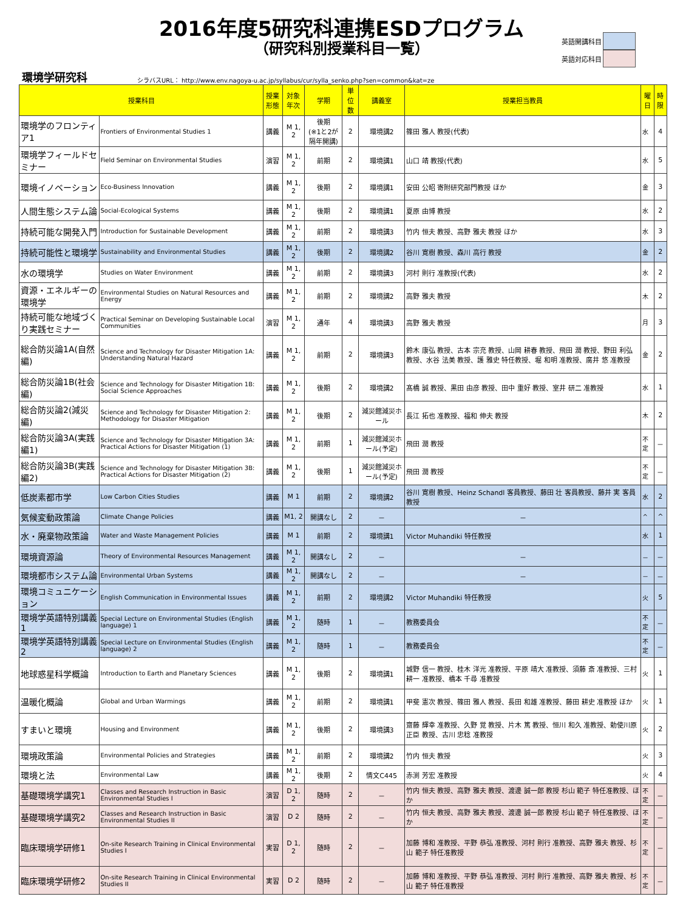2016年度5研究科連携ESDプログラム
（研究科別授業科目一覧）
英語開講科目
英語対応科目
環境学研究科 シラバスURL： http://www.env.nagoya-u.ac.jp/syllabus/cur/sylla_senko.php?sen=common&kat=ze
| 授業科目 | | 授業形態 | 対象年次 | 学期 | 単位数 | 講義室 | 授業担当教員 | 曜日 | 時限 |
| --- | --- | --- | --- | --- | --- | --- | --- | --- | --- |
| 環境学のフロンティア1 | Frontiers of Environmental Studies 1 | 講義 | M 1, 2 | 後期 (※1と2が隔年開講) | 2 | 環境講2 | 篠田 雅人 教授(代表) | 水 | 4 |
| 環境学フィールドセミナー | Field Seminar on Environmental Studies | 演習 | M 1, 2 | 前期 | 2 | 環境講1 | 山口 靖 教授(代表) | 水 | 5 |
| 環境イノベーション | Eco-Business Innovation | 講義 | M 1, 2 | 後期 | 2 | 環境講1 | 安田 公昭 寄附研究部門教授 ほか | 金 | 3 |
| 人間生態システム論 | Social-Ecological Systems | 講義 | M 1, 2 | 後期 | 2 | 環境講1 | 夏原 由博 教授 | 水 | 2 |
| 持続可能な開発入門 | Introduction for Sustainable Development | 講義 | M 1, 2 | 前期 | 2 | 環境講3 | 竹内 恒夫 教授、高野 雅夫 教授 ほか | 水 | 3 |
| 持続可能性と環境学 | Sustainability and Environmental Studies | 講義 | M 1, 2 | 後期 | 2 | 環境講2 | 谷川 寛樹 教授、森川 高行 教授 | 金 | 2 |
| 水の環境学 | Studies on Water Environment | 講義 | M 1, 2 | 前期 | 2 | 環境講3 | 河村 則行 准教授(代表) | 水 | 2 |
| 資源・エネルギーの環境学 | Environmental Studies on Natural Resources and Energy | 講義 | M 1, 2 | 前期 | 2 | 環境講2 | 高野 雅夫 教授 | 木 | 2 |
| 持続可能な地域づくり実践セミナー | Practical Seminar on Developing Sustainable Local Communities | 演習 | M 1, 2 | 通年 | 4 | 環境講3 | 高野 雅夫 教授 | 月 | 3 |
| 総合防災論1A(自然編) | Science and Technology for Disaster Mitigation 1A: Understanding Natural Hazard | 講義 | M 1, 2 | 前期 | 2 | 環境講3 | 鈴木 康弘 教授、古本 宗充 教授、山岡 耕春 教授、飛田 潤 教授、野田 利弘 教授、水谷 法美 教授、護 雅史 特任教授、堀 和明 准教授、廣井 悠 准教授 | 金 | 2 |
| 総合防災論1B(社会編) | Science and Technology for Disaster Mitigation 1B: Social Science Approaches | 講義 | M 1, 2 | 後期 | 2 | 環境講2 | 髙橋 誠 教授、黒田 由彦 教授、田中 重好 教授、室井 研二 准教授 | 水 | 1 |
| 総合防災論2(減災編) | Science and Technology for Disaster Mitigation 2: Methodology for Disaster Mitigation | 講義 | M 1, 2 | 後期 | 2 | 減災館減災ホール | 長江 拓也 准教授、福和 伸夫 教授 | 木 | 2 |
| 総合防災論3A(実践編1) | Science and Technology for Disaster Mitigation 3A: Practical Actions for Disaster Mitigation (1) | 講義 | M 1, 2 | 前期 | 1 | 減災館減災ホール(予定) | 飛田 潤 教授 | 不定 | － |
| 総合防災論3B(実践編2) | Science and Technology for Disaster Mitigation 3B: Practical Actions for Disaster Mitigation (2) | 講義 | M 1, 2 | 後期 | 1 | 減災館減災ホール(予定) | 飛田 潤 教授 | 不定 | － |
| 低炭素都市学 | Low Carbon Cities Studies | 講義 | M 1 | 前期 | 2 | 環境講2 | 谷川 寛樹 教授、Heinz Schandl 客員教授、藤田 壮 客員教授、藤井 実 客員教授 | 水 | 2 |
| 気候変動政策論 | Climate Change Policies | 講義 | M1, 2 | 開講なし | 2 | － | － | ^ | ^ |
| 水・廃棄物政策論 | Water and Waste Management Policies | 講義 | M 1 | 前期 | 2 | 環境講1 | Victor Muhandiki 特任教授 | 水 | 1 |
| 環境資源論 | Theory of Environmental Resources Management | 講義 | M 1, 2 | 開講なし | 2 | － | － | － | － |
| 環境都市システム論 | Environmental Urban Systems | 講義 | M 1, 2 | 開講なし | 2 | － | － | － | － |
| 環境コミュニケーション | English Communication in Environmental Issues | 講義 | M 1, 2 | 前期 | 2 | 環境講2 | Victor Muhandiki 特任教授 | 火 | 5 |
| 環境学英語特別講義1 | Special Lecture on Environmental Studies (English language) 1 | 講義 | M 1, 2 | 随時 | 1 | － | 教務委員会 | 不定 | － |
| 環境学英語特別講義2 | Special Lecture on Environmental Studies (English language) 2 | 講義 | M 1, 2 | 随時 | 1 | － | 教務委員会 | 不定 | － |
| 地球惑星科学概論 | Introduction to Earth and Planetary Sciences | 講義 | M 1, 2 | 後期 | 2 | 環境講1 | 城野 信一 教授、桂木 洋光 准教授、平原 靖大 准教授、須藤 斎 准教授、三村 耕一 准教授、橋本 千尋 准教授 | 火 | 1 |
| 温暖化概論 | Global and Urban Warmings | 講義 | M 1, 2 | 前期 | 2 | 環境講1 | 甲斐 憲次 教授、篠田 雅人 教授、長田 和雄 准教授、藤田 耕史 准教授 ほか | 火 | 1 |
| すまいと環境 | Housing and Environment | 講義 | M 1, 2 | 後期 | 2 | 環境講3 | 齋藤 輝幸 准教授、久野 覚 教授、片木 篤 教授、恒川 和久 准教授、勅使川原 正臣 教授、古川 忠稔 准教授 | 火 | 2 |
| 環境政策論 | Environmental Policies and Strategies | 講義 | M 1, 2 | 前期 | 2 | 環境講2 | 竹内 恒夫 教授 | 火 | 3 |
| 環境と法 | Environmental Law | 講義 | M 1, 2 | 後期 | 2 | 情文C445 | 赤渕 芳宏 准教授 | 火 | 4 |
| 基礎環境学講究1 | Classes and Research Instruction in Basic Environmental Studies I | 演習 | D 1, 2 | 随時 | 2 | － | 竹内 恒夫 教授、高野 雅夫 教授、渡邊 誠一郎 教授 杉山 範子 特任准教授、ほか | 不定 | － |
| 基礎環境学講究2 | Classes and Research Instruction in Basic Environmental Studies II | 演習 | D 2 | 随時 | 2 | － | 竹内 恒夫 教授、高野 雅夫 教授、渡邊 誠一郎 教授 杉山 範子 特任准教授、ほか | 不定 | － |
| 臨床環境学研修1 | On-site Research Training in Clinical Environmental Studies I | 実習 | D 1, 2 | 随時 | 2 | － | 加藤 博和 准教授、平野 恭弘 准教授、河村 則行 准教授、高野 雅夫 教授、杉山 範子 特任准教授 | 不定 | － |
| 臨床環境学研修2 | On-site Research Training in Clinical Environmental Studies II | 実習 | D 2 | 随時 | 2 | － | 加藤 博和 准教授、平野 恭弘 准教授、河村 則行 准教授、高野 雅夫 教授、杉山 範子 特任准教授 | 不定 | － |